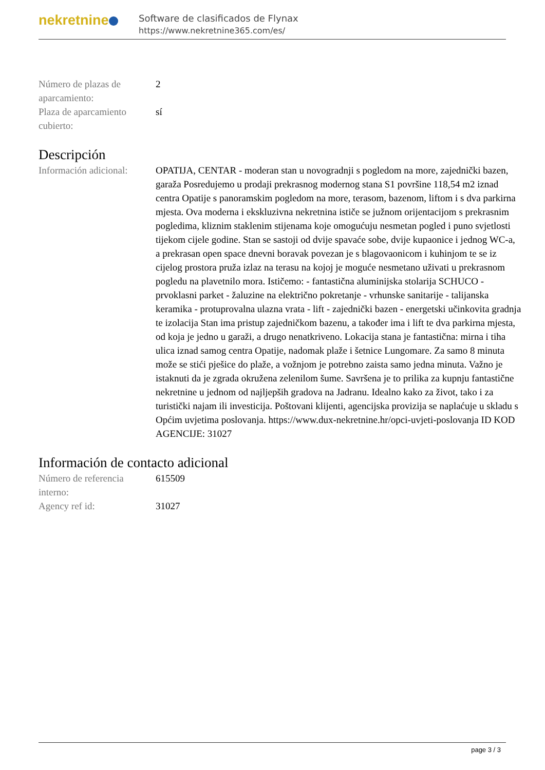nekretnine
Software de clasificados de Flynax
https://www.nekretnine365.com/es/
| Número de plazas de aparcamiento: | 2 |
| Plaza de aparcamiento cubierto: | sí |
Descripción
| Información adicional: | OPATIJA, CENTAR - moderan stan u novogradnji s pogledom na more, zajednički bazen, garaža Posredujemo u prodaji prekrasnog modernog stana S1 površine 118,54 m2 iznad centra Opatije s panoramskim pogledom na more, terasom, bazenom, liftom i s dva parkirna mjesta. Ova moderna i ekskluzivna nekretnina ističe se južnom orijentacijom s prekrasnim pogledima, kliznim staklenim stijenama koje omogućuju nesmetan pogled i puno svjetlosti tijekom cijele godine. Stan se sastoji od dvije spavaće sobe, dvije kupaonice i jednog WC-a, a prekrasan open space dnevni boravak povezan je s blagovaonicom i kuhinjom te se iz cijelog prostora pruža izlaz na terasu na kojoj je moguće nesmetano uživati u prekrasnom pogledu na plavetnilo mora. Ističemo: - fantastična aluminijska stolarija SCHUCO - prvoklasni parket - žaluzine na električno pokretanje - vrhunske sanitarije - talijanska keramika - protuprovalna ulazna vrata - lift - zajednički bazen - energetski učinkovita gradnja te izolacija Stan ima pristup zajedničkom bazenu, a također ima i lift te dva parkirna mjesta, od koja je jedno u garaži, a drugo nenatkriveno. Lokacija stana je fantastična: mirna i tiha ulica iznad samog centra Opatije, nadomak plaže i šetnice Lungomare. Za samo 8 minuta može se stići pješice do plaže, a vožnjom je potrebno zaista samo jedna minuta. Važno je istaknuti da je zgrada okružena zelenilom šume. Savršena je to prilika za kupnju fantastične nekretnine u jednom od najljepših gradova na Jadranu. Idealno kako za život, tako i za turistički najam ili investicija. Poštovani klijenti, agencijska provizija se naplaćuje u skladu s Općim uvjetima poslovanja. https://www.dux-nekretnine.hr/opci-uvjeti-poslovanja ID KOD AGENCIJE: 31027 |
Información de contacto adicional
| Número de referencia interno: | 615509 |
| Agency ref id: | 31027 |
page 3 / 3